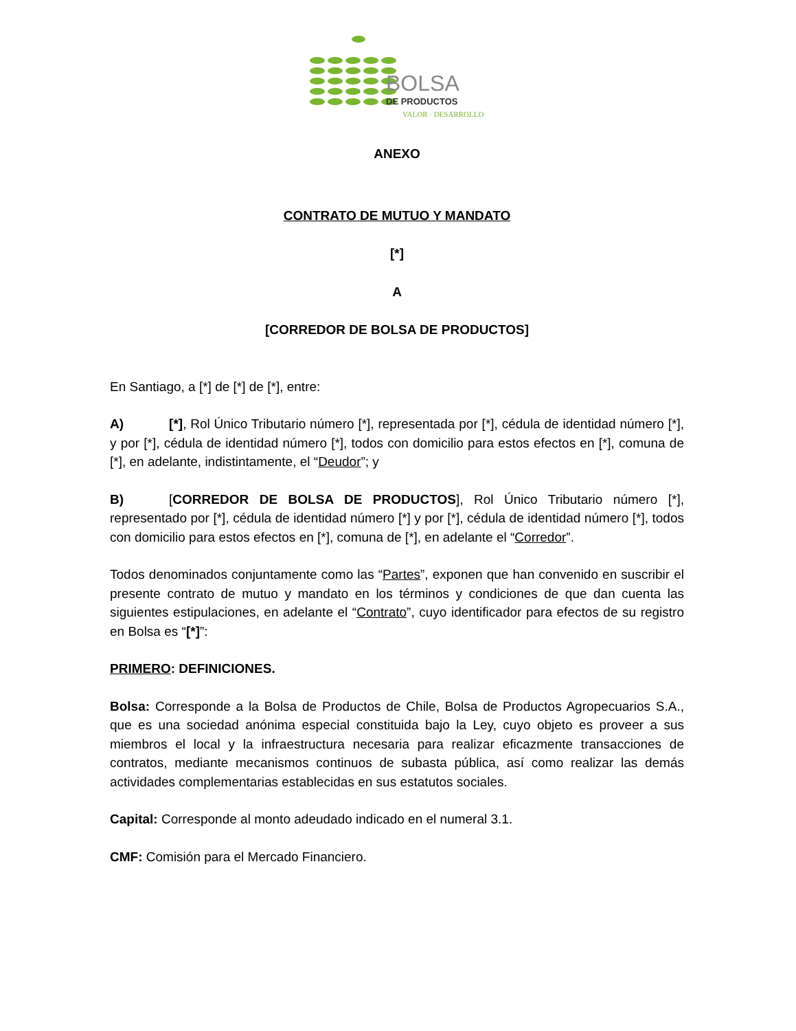BOLSA
DE PRODUCTOS
VALOR · DESARROLLO
ANEXO
CONTRATO DE MUTUO Y MANDATO
[*]
A
[CORREDOR DE BOLSA DE PRODUCTOS]
En Santiago, a [*] de [*] de [*], entre:
A) [*], Rol Único Tributario número [*], representada por [*], cédula de identidad número [*], y por [*], cédula de identidad número [*], todos con domicilio para estos efectos en [*], comuna de [*], en adelante, indistintamente, el “Deudor”; y
B) [CORREDOR DE BOLSA DE PRODUCTOS], Rol Único Tributario número [*], representado por [*], cédula de identidad número [*] y por [*], cédula de identidad número [*], todos con domicilio para estos efectos en [*], comuna de [*], en adelante el “Corredor”.
Todos denominados conjuntamente como las “Partes”, exponen que han convenido en suscribir el presente contrato de mutuo y mandato en los términos y condiciones de que dan cuenta las siguientes estipulaciones, en adelante el “Contrato”, cuyo identificador para efectos de su registro en Bolsa es “[*]”:
PRIMERO: DEFINICIONES.
Bolsa: Corresponde a la Bolsa de Productos de Chile, Bolsa de Productos Agropecuarios S.A., que es una sociedad anónima especial constituida bajo la Ley, cuyo objeto es proveer a sus miembros el local y la infraestructura necesaria para realizar eficazmente transacciones de contratos, mediante mecanismos continuos de subasta pública, así como realizar las demás actividades complementarias establecidas en sus estatutos sociales.
Capital: Corresponde al monto adeudado indicado en el numeral 3.1.
CMF: Comisión para el Mercado Financiero.